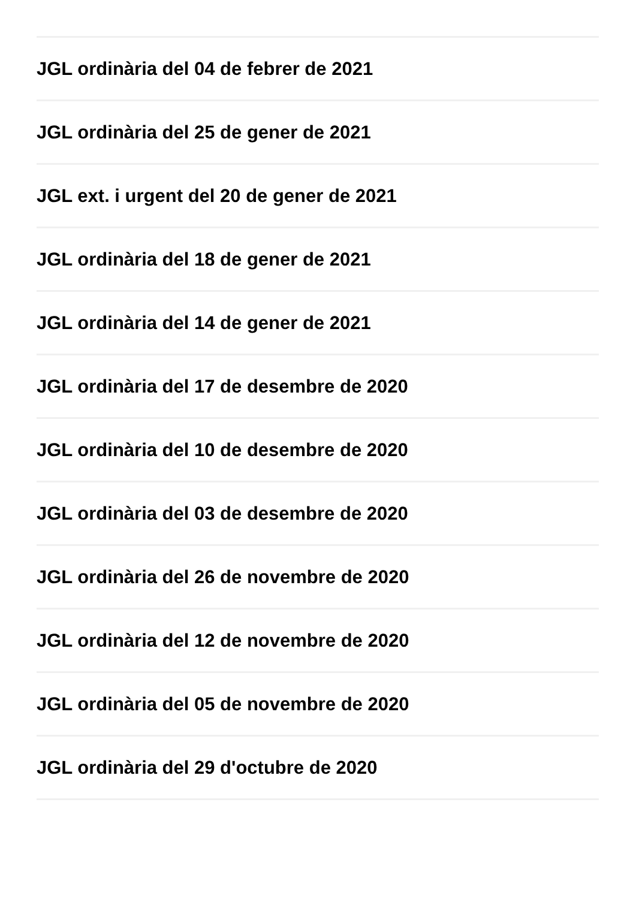JGL ordinària del 04 de febrer de 2021
JGL ordinària del 25 de gener de 2021
JGL ext. i urgent del 20 de gener de 2021
JGL ordinària del 18 de gener de 2021
JGL ordinària del 14 de gener de 2021
JGL ordinària del 17 de desembre de 2020
JGL ordinària del 10 de desembre de 2020
JGL ordinària del 03 de desembre de 2020
JGL ordinària del 26 de novembre de 2020
JGL ordinària del 12 de novembre de 2020
JGL ordinària del 05 de novembre de 2020
JGL ordinària del 29 d'octubre de 2020